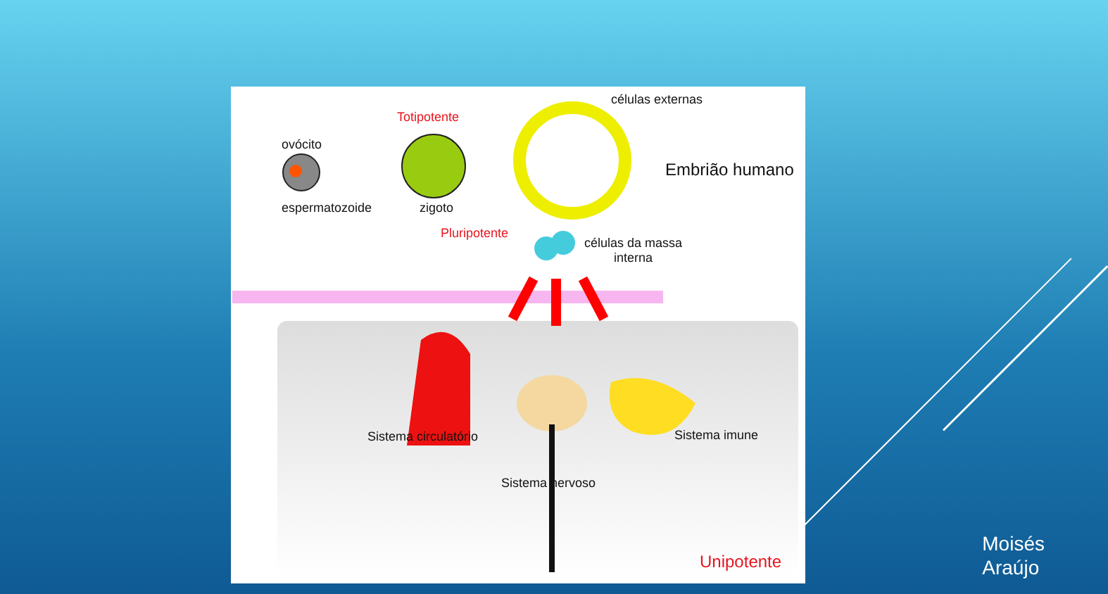Totipotente
células externas
ovócito
Embrião humano
espermatozoide zigoto
Pluripotente
células da massa
interna
Sistema circulatório Sistema imune
Sistema nervoso
Unipotente
Moisés
Araújo